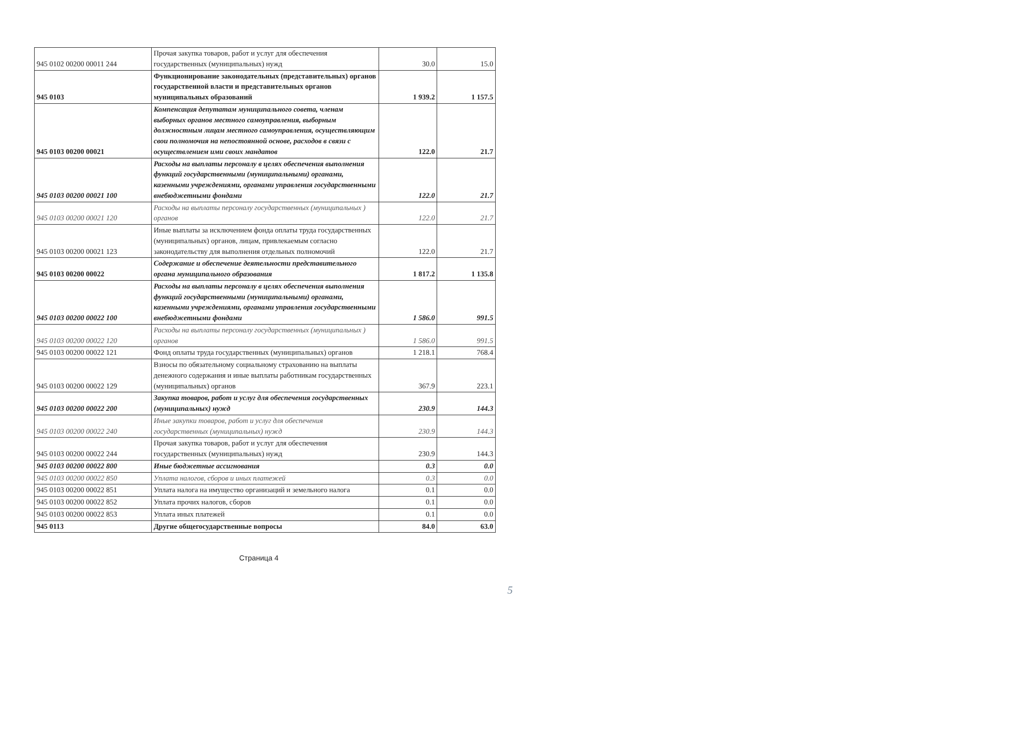| 945 0102 00200 00011 244 | Прочая закупка товаров, работ и услуг для обеспечения государственных (муниципальных) нужд | 30.0 | 15.0 |
| 945 0103 | Функционирование законодательных (представительных) органов государственной власти и представительных органов муниципальных образований | 1 939.2 | 1 157.5 |
| 945 0103 00200 00021 | Компенсация депутатам муниципального совета, членам выборных органов местного самоуправления, выборным должностным лицам местного самоуправления, осуществляющим свои полномочия на непостоянной основе, расходов в связи с осуществлением ими своих мандатов | 122.0 | 21.7 |
| 945 0103 00200 00021 100 | Расходы на выплаты персоналу в целях обеспечения выполнения функций государственными (муниципальными) органами, казенными учреждениями, органами управления государственными внебюджетными фондами | 122.0 | 21.7 |
| 945 0103 00200 00021 120 | Расходы на выплаты персоналу государственных (муниципальных ) органов | 122.0 | 21.7 |
| 945 0103 00200 00021 123 | Иные выплаты за исключением фонда оплаты труда государственных (муниципальных) органов, лицам, привлекаемым согласно законодательству для выполнения отдельных полномочий | 122.0 | 21.7 |
| 945 0103 00200 00022 | Содержание и обеспечение деятельности представительного органа муниципального образования | 1 817.2 | 1 135.8 |
| 945 0103 00200 00022 100 | Расходы на выплаты персоналу в целях обеспечения выполнения функций государственными (муниципальными) органами, казенными учреждениями, органами управления государственными внебюджетными фондами | 1 586.0 | 991.5 |
| 945 0103 00200 00022 120 | Расходы на выплаты персоналу государственных (муниципальных ) органов | 1 586.0 | 991.5 |
| 945 0103 00200 00022 121 | Фонд оплаты труда государственных (муниципальных) органов | 1 218.1 | 768.4 |
| 945 0103 00200 00022 129 | Взносы по обязательному социальному страхованию на выплаты денежного содержания и иные выплаты работникам государственных (муниципальных) органов | 367.9 | 223.1 |
| 945 0103 00200 00022 200 | Закупка товаров, работ и услуг для обеспечения государственных (муниципальных) нужд | 230.9 | 144.3 |
| 945 0103 00200 00022 240 | Иные закупки товаров, работ и услуг для обеспечения государственных (муниципальных) нужд | 230.9 | 144.3 |
| 945 0103 00200 00022 244 | Прочая закупка товаров, работ и услуг для обеспечения государственных (муниципальных) нужд | 230.9 | 144.3 |
| 945 0103 00200 00022 800 | Иные бюджетные ассигнования | 0.3 | 0.0 |
| 945 0103 00200 00022 850 | Уплата налогов, сборов и иных платежей | 0.3 | 0.0 |
| 945 0103 00200 00022 851 | Уплата налога на имущество организаций и земельного налога | 0.1 | 0.0 |
| 945 0103 00200 00022 852 | Уплата прочих налогов, сборов | 0.1 | 0.0 |
| 945 0103 00200 00022 853 | Уплата иных платежей | 0.1 | 0.0 |
| 945 0113 | Другие общегосударственные вопросы | 84.0 | 63.0 |
Страница 4
5